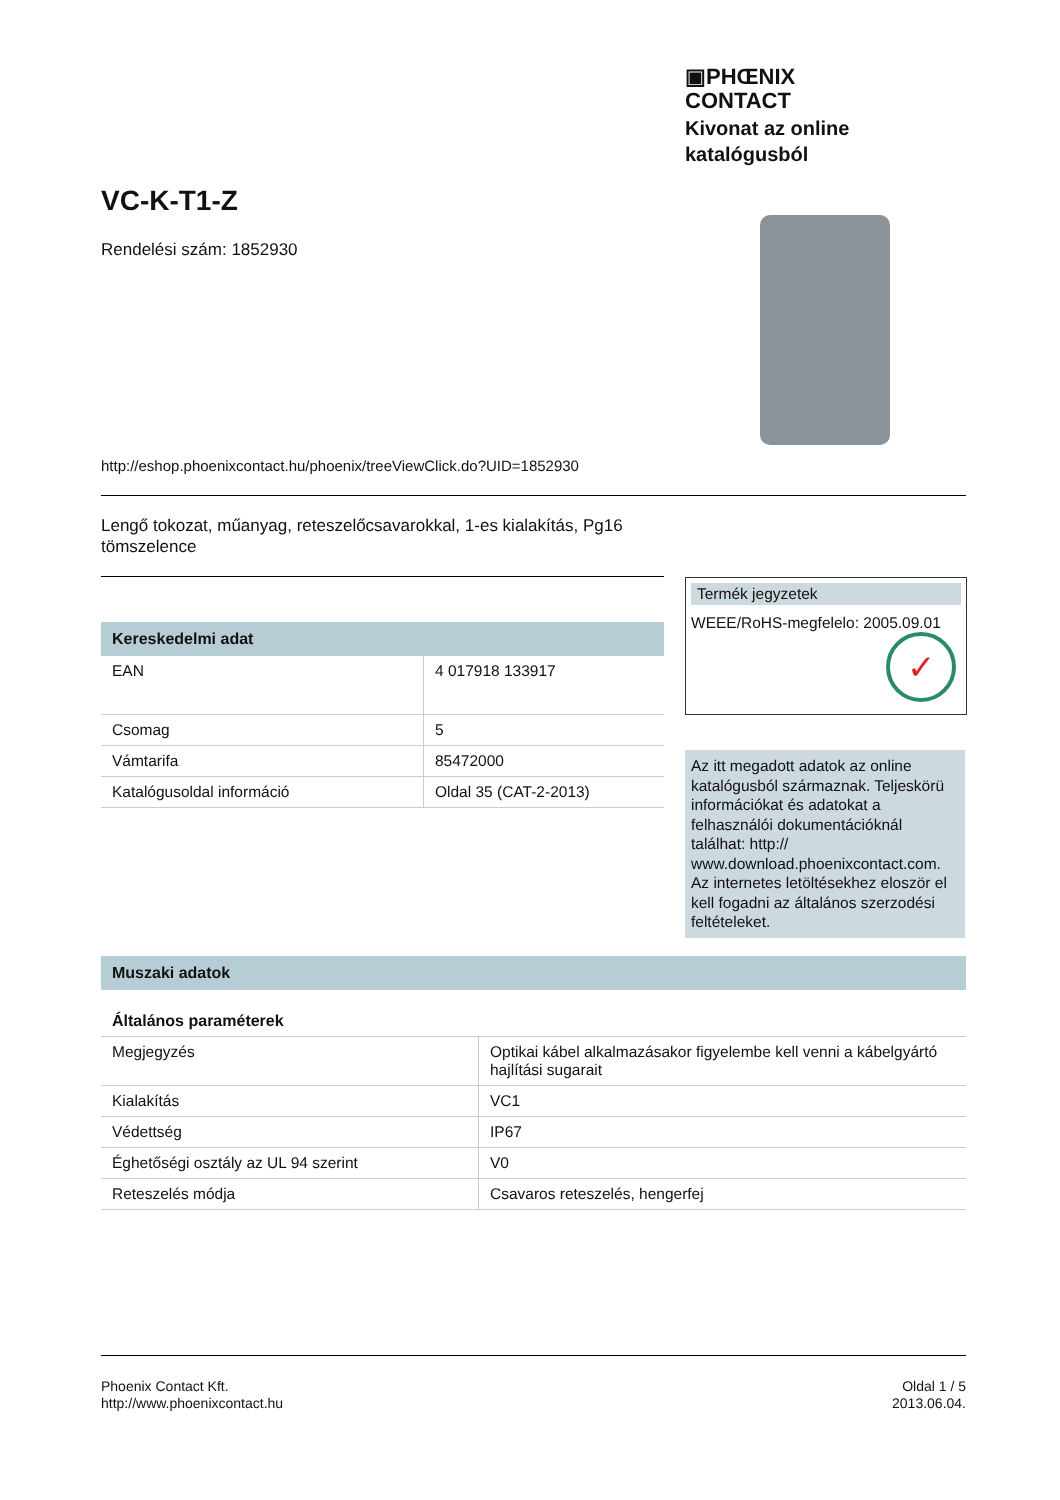▣PHŒNIX
CONTACT
Kivonat az online
katalógusból
VC-K-T1-Z
Rendelési szám: 1852930
http://eshop.phoenixcontact.hu/phoenix/treeViewClick.do?UID=1852930
Lengő tokozat, műanyag, reteszelőcsavarokkal, 1-es kialakítás, Pg16 tömszelence
Kereskedelmi adat
| EAN | 4 017918 133917 |
| Csomag | 5 |
| Vámtarifa | 85472000 |
| Katalógusoldal információ | Oldal 35 (CAT-2-2013) |
Termék jegyzetek
WEEE/RoHS-megfelelo: 2005.09.01
✓
Az itt megadott adatok az online katalógusból származnak. Teljeskörü információkat és adatokat a felhasználói dokumentációknál találhat: http:// www.download.phoenixcontact.com. Az internetes letöltésekhez eloször el kell fogadni az általános szerzodési feltételeket.
Muszaki adatok
Általános paraméterek
| Megjegyzés | Optikai kábel alkalmazásakor figyelembe kell venni a kábelgyártó hajlítási sugarait |
| Kialakítás | VC1 |
| Védettség | IP67 |
| Éghetőségi osztály az UL 94 szerint | V0 |
| Reteszelés módja | Csavaros reteszelés, hengerfej |
Phoenix Contact Kft.
http://www.phoenixcontact.hu
Oldal 1 / 5
2013.06.04.